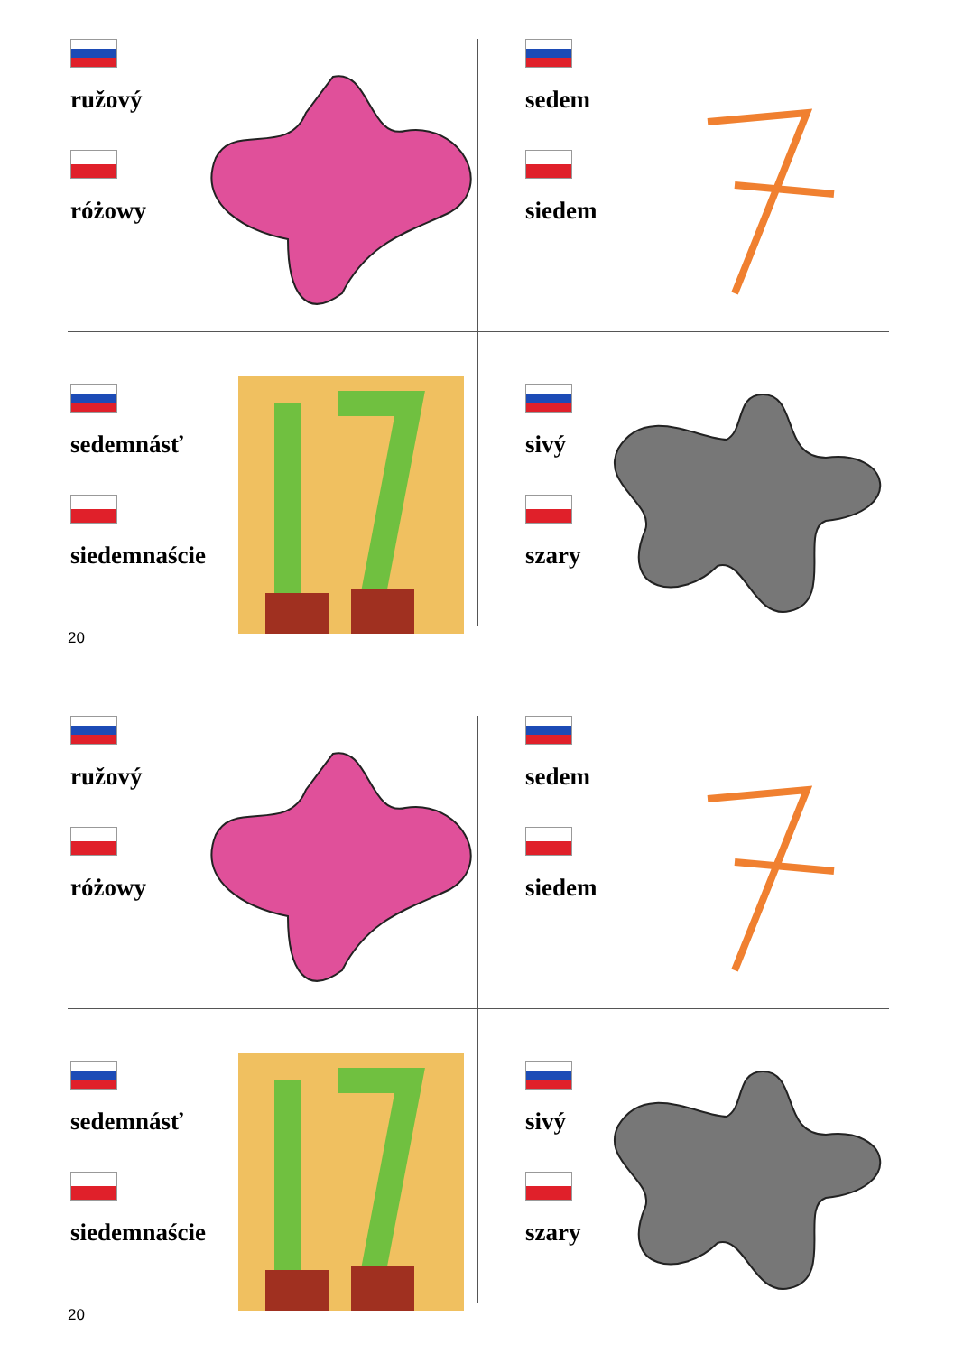ružový
różowy
sedem
siedem
sedemnásť
siedemnaście
sivý
szary
20
ružový
różowy
sedem
siedem
sedemnásť
siedemnaście
sivý
szary
20